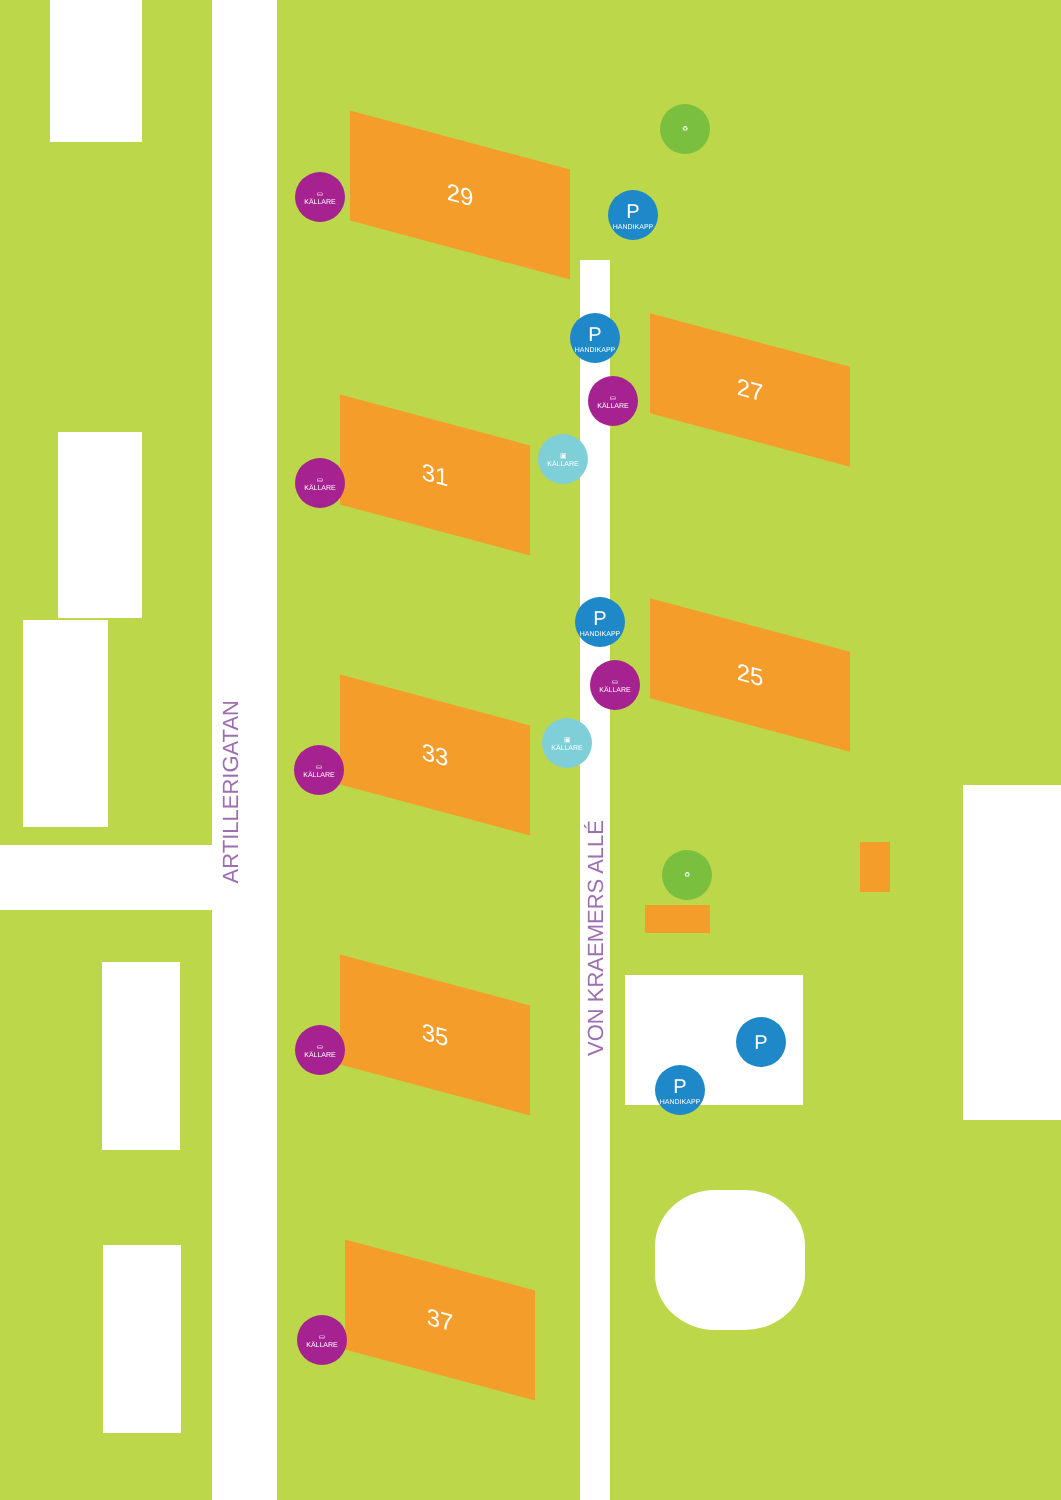ARTILLERIGATAN
VON KRAEMERS ALLÉ
29
27
31
25
33
35
37
⛀
KÄLLARE
⛀
KÄLLARE
⛀
KÄLLARE
⛀
KÄLLARE
⛀
KÄLLARE
⛀
KÄLLARE
⛀
KÄLLARE
▣
KÄLLARE
▣
KÄLLARE
P
HANDIKAPP
P
HANDIKAPP
P
HANDIKAPP
P
HANDIKAPP
P
♻
♻